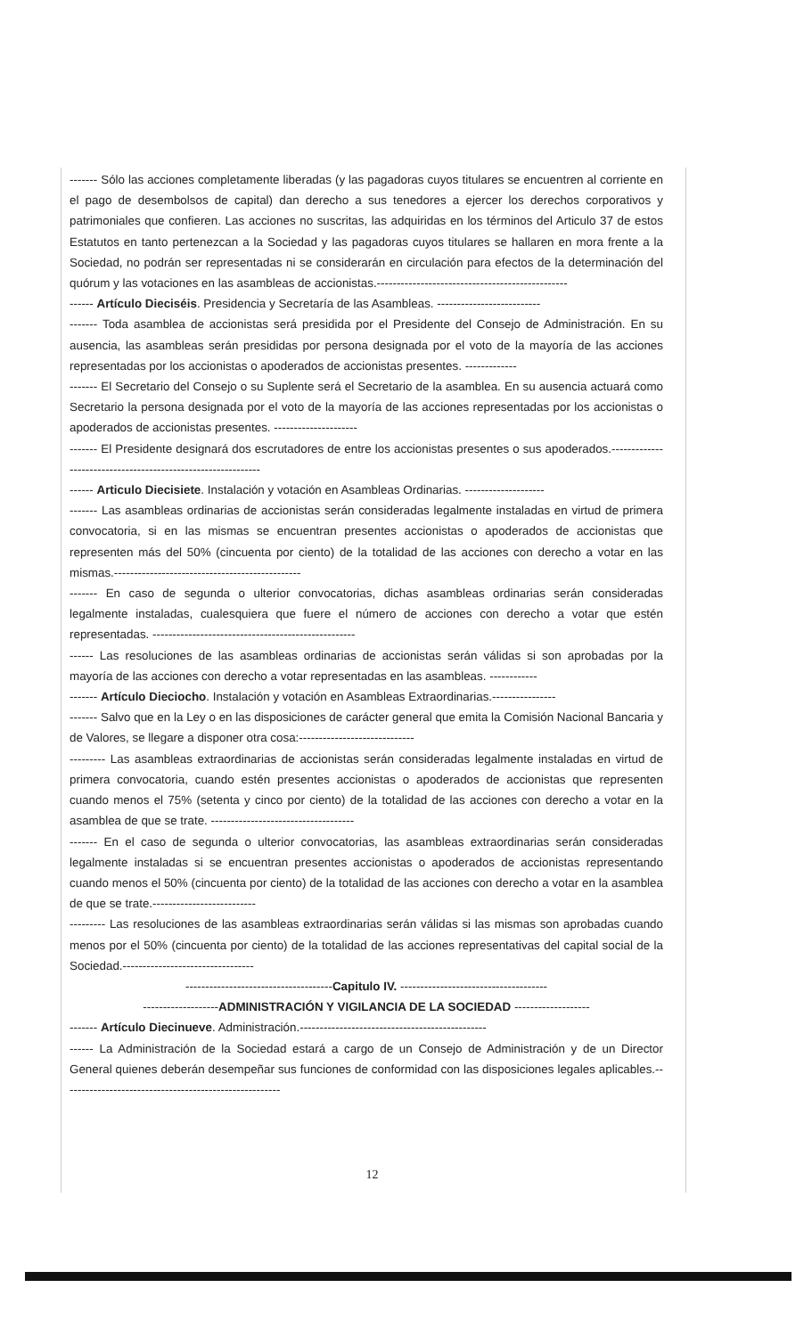------- Sólo las acciones completamente liberadas (y las pagadoras cuyos titulares se encuentren al corriente en el pago de desembolsos de capital) dan derecho a sus tenedores a ejercer los derechos corporativos y patrimoniales que confieren. Las acciones no suscritas, las adquiridas en los términos del Articulo 37 de estos Estatutos en tanto pertenezcan a la Sociedad y las pagadoras cuyos titulares se hallaren en mora frente a la Sociedad, no podrán ser representadas ni se considerarán en circulación para efectos de la determinación del quórum y las votaciones en las asambleas de accionistas.------------------------------------------------
------ Artículo Dieciséis. Presidencia y Secretaría de las Asambleas. --------------------------
------- Toda asamblea de accionistas será presidida por el Presidente del Consejo de Administración. En su ausencia, las asambleas serán presididas por persona designada por el voto de la mayoría de las acciones representadas por los accionistas o apoderados de accionistas presentes. -------------
------- El Secretario del Consejo o su Suplente será el Secretario de la asamblea. En su ausencia actuará como Secretario la persona designada por el voto de la mayoría de las acciones representadas por los accionistas o apoderados de accionistas presentes. ---------------------
------- El Presidente designará dos escrutadores de entre los accionistas presentes o sus apoderados.-------------------------------------------------------------
------ Articulo Diecisiete. Instalación y votación en Asambleas Ordinarias. --------------------
------- Las asambleas ordinarias de accionistas serán consideradas legalmente instaladas en virtud de primera convocatoria, si en las mismas se encuentran presentes accionistas o apoderados de accionistas que representen más del 50% (cincuenta por ciento) de la totalidad de las acciones con derecho a votar en las mismas.-----------------------------------------------
------- En caso de segunda o ulterior convocatorias, dichas asambleas ordinarias serán consideradas legalmente instaladas, cualesquiera que fuere el número de acciones con derecho a votar que estén representadas. ---------------------------------------------------
------ Las resoluciones de las asambleas ordinarias de accionistas serán válidas si son aprobadas por la mayoría de las acciones con derecho a votar representadas en las asambleas. ------------
------- Artículo Dieciocho. Instalación y votación en Asambleas Extraordinarias.----------------
------- Salvo que en la Ley o en las disposiciones de carácter general que emita la Comisión Nacional Bancaria y de Valores, se llegare a disponer otra cosa:-----------------------------
--------- Las asambleas extraordinarias de accionistas serán consideradas legalmente instaladas en virtud de primera convocatoria, cuando estén presentes accionistas o apoderados de accionistas que representen cuando menos el 75% (setenta y cinco por ciento) de la totalidad de las acciones con derecho a votar en la asamblea de que se trate. ------------------------------------
------- En el caso de segunda o ulterior convocatorias, las asambleas extraordinarias serán consideradas legalmente instaladas si se encuentran presentes accionistas o apoderados de accionistas representando cuando menos el 50% (cincuenta por ciento) de la totalidad de las acciones con derecho a votar en la asamblea de que se trate.--------------------------
--------- Las resoluciones de las asambleas extraordinarias serán válidas si las mismas son aprobadas cuando menos por el 50% (cincuenta por ciento) de la totalidad de las acciones representativas del capital social de la Sociedad.---------------------------------
-------------------------------------Capitulo IV. -------------------------------------
-------------------ADMINISTRACIÓN Y VIGILANCIA DE LA SOCIEDAD -------------------
------- Artículo Diecinueve. Administración.-----------------------------------------------
------ La Administración de la Sociedad estará a cargo de un Consejo de Administración y de un Director General quienes deberán desempeñar sus funciones de conformidad con las disposiciones legales aplicables.-------------------------------------------------------
12